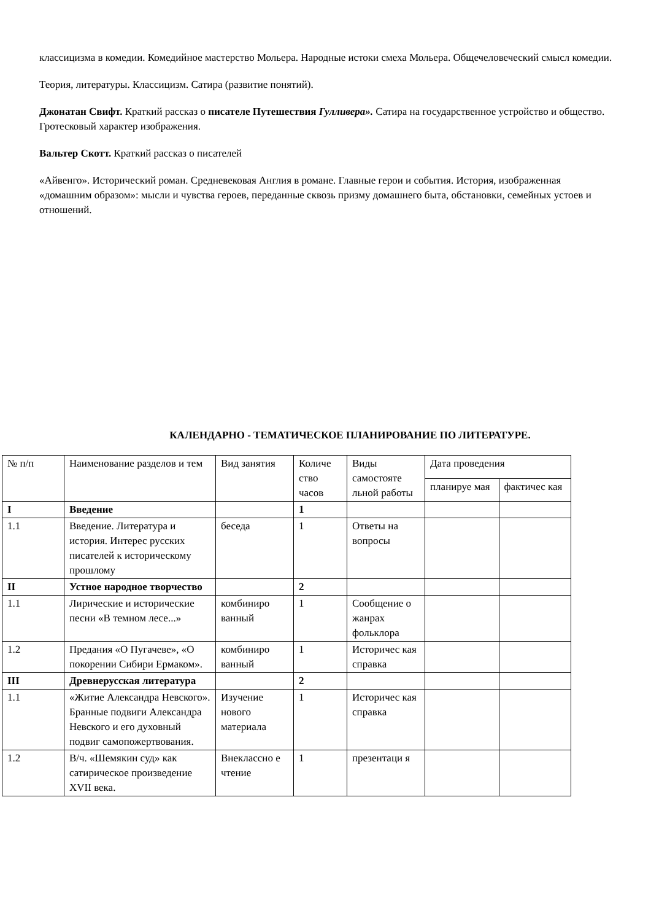классицизма в комедии. Комедийное мастерство Мольера. Народные истоки смеха Мольера. Общечеловеческий смысл комедии.
Теория, литературы. Классицизм. Сатира (развитие понятий).
Джонатан Свифт. Краткий рассказ о писателе Путешествия Гулливера». Сатира на государственное устройство и общество. Гротесковый характер изображения.
Вальтер Скотт. Краткий рассказ о писателей
«Айвенго». Исторический роман. Средневековая Англия в романе. Главные герои и события. История, изображенная «домашним образом»: мысли и чувства героев, переданные сквозь призму домашнего быта, обстановки, семейных устоев и отношений.
КАЛЕНДАРНО - ТЕМАТИЧЕСКОЕ ПЛАНИРОВАНИЕ ПО ЛИТЕРАТУРЕ.
| № п/п | Наименование разделов и тем | Вид занятия | Количе ство часов | Виды самостояте льной работы | Дата проведения | |
| | | | | | планируе мая | фактичес кая |
| I | Введение | | 1 | | | |
| 1.1 | Введение. Литература и история. Интерес русских писателей к историческому прошлому | беседа | 1 | Ответы на вопросы | | |
| II | Устное народное творчество | | 2 | | | |
| 1.1 | Лирические и исторические песни «В темном лесе...» | комбиниро ванный | 1 | Сообщение о жанрах фольклора | | |
| 1.2 | Предания «О Пугачеве», «О покорении Сибири Ермаком». | комбиниро ванный | 1 | Историчес кая справка | | |
| III | Древнерусская литература | | 2 | | | |
| 1.1 | «Житие Александра Невского». Бранные подвиги Александра Невского и его духовный подвиг самопожертвования. | Изучение нового материала | 1 | Историчес кая справка | | |
| 1.2 | В/ч. «Шемякин суд» как сатирическое произведение XVII века. | Внеклассно е чтение | 1 | презентаци я | | |